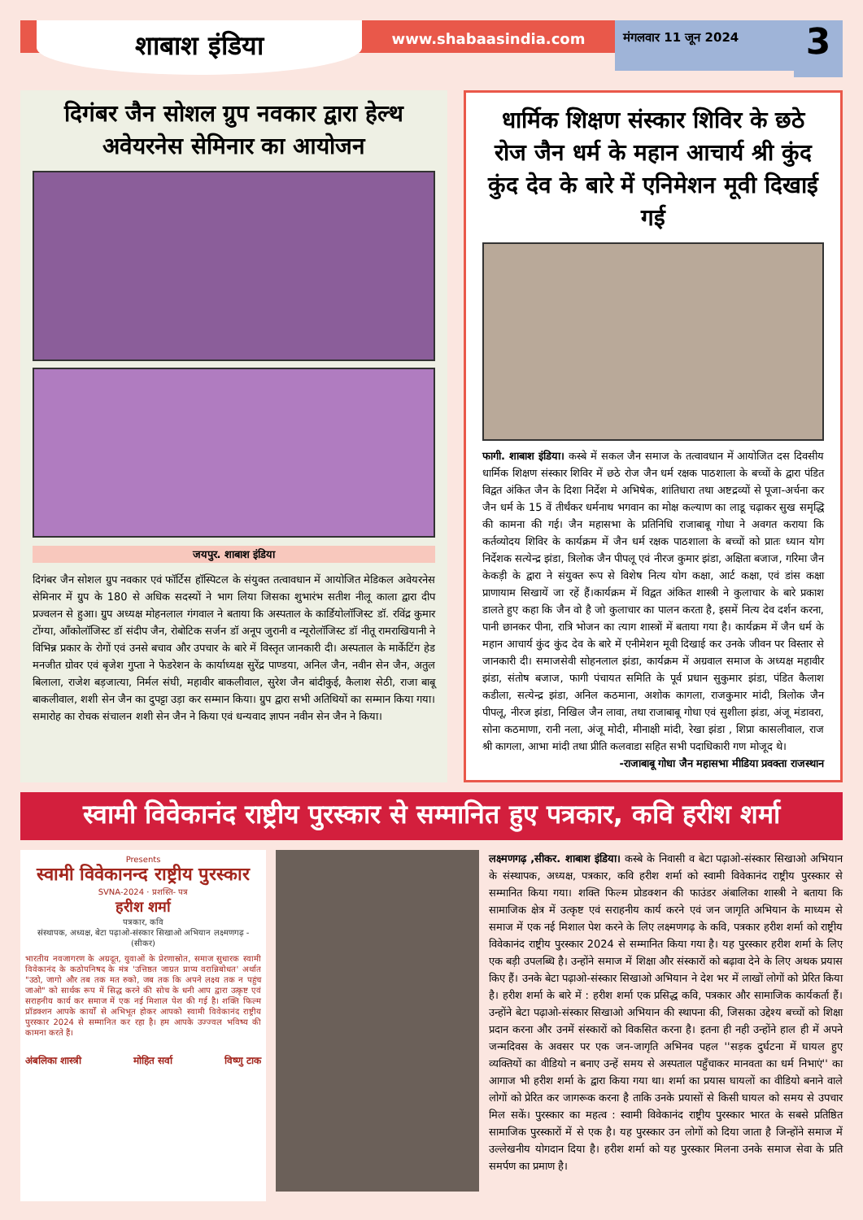शाबाश इंडिया
www.shabaasindia.com
मंगलवार 11 जून 2024
3
दिगंबर जैन सोशल ग्रुप नवकार द्वारा हेल्थ अवेयरनेस सेमिनार का आयोजन
जयपुर. शाबाश इंडिया
दिगंबर जैन सोशल ग्रुप नवकार एवं फॉर्टिस हॉस्पिटल के संयुक्त तत्वावधान में आयोजित मेडिकल अवेयरनेस सेमिनार में ग्रुप के 180 से अधिक सदस्यों ने भाग लिया जिसका शुभारंभ सतीश नीलू काला द्वारा दीप प्रज्वलन से हुआ। ग्रुप अध्यक्ष मोहनलाल गंगवाल ने बताया कि अस्पताल के कार्डियोलॉजिस्ट डॉ. रविंद्र कुमार टोंग्या, ऑंकोलॉजिस्ट डॉ संदीप जैन, रोबोटिक सर्जन डॉ अनूप जुरानी व न्यूरोलॉजिस्ट डॉ नीतू रामराखियानी ने विभिन्न प्रकार के रोगों एवं उनसे बचाव और उपचार के बारे में विस्तृत जानकारी दी। अस्पताल के मार्केटिंग हेड मनजीत ग्रोवर एवं बृजेश गुप्ता ने फेडरेशन के कार्याध्यक्ष सुरेंद्र पाण्डया, अनिल जैन, नवीन सेन जैन, अतुल बिलाला, राजेश बड़जात्या, निर्मल संघी, महावीर बाकलीवाल, सुरेश जैन बांदीकुई, कैलाश सेठी, राजा बाबू बाकलीवाल, शशी सेन जैन का दुपट्टा उड़ा कर सम्मान किया। ग्रुप द्वारा सभी अतिथियों का सम्मान किया गया। समारोह का रोचक संचालन शशी सेन जैन ने किया एवं धन्यवाद ज्ञापन नवीन सेन जैन ने किया।
धार्मिक शिक्षण संस्कार शिविर के छठे रोज जैन धर्म के महान आचार्य श्री कुंद कुंद देव के बारे में एनिमेशन मूवी दिखाई गई
फागी. शाबाश इंडिया। कस्बे में सकल जैन समाज के तत्वावधान में आयोजित दस दिवसीय धार्मिक शिक्षण संस्कार शिविर में छठे रोज जैन धर्म रक्षक पाठशाला के बच्चों के द्वारा पंडित विद्वत अंकित जैन के दिशा निर्देश मे अभिषेक, शांतिधारा तथा अष्टद्रव्यों से पूजा-अर्चना कर जैन धर्म के 15 वें तीर्थंकर धर्मनाथ भगवान का मोक्ष कल्याण का लाडू चढ़ाकर सुख समृद्धि की कामना की गई। जैन महासभा के प्रतिनिधि राजाबाबू गोधा ने अवगत कराया कि कर्तव्योदय शिविर के कार्यक्रम में जैन धर्म रक्षक पाठशाला के बच्चों को प्रातः ध्यान योग निर्देशक सत्येन्द्र झंडा, त्रिलोक जैन पीपलू एवं नीरज कुमार झंडा, अक्षिता बजाज, गरिमा जैन केकड़ी के द्वारा ने संयुक्त रूप से विशेष नित्य योग कक्षा, आर्ट कक्षा, एवं डांस कक्षा प्राणायाम सिखायें जा रहें हैं।कार्यक्रम में विद्वत अंकित शास्त्री ने कुलाचार के बारे प्रकाश डालते हुए कहा कि जैन वो है जो कुलाचार का पालन करता है, इसमें नित्य देव दर्शन करना, पानी छानकर पीना, रात्रि भोजन का त्याग शास्त्रों में बताया गया है। कार्यक्रम में जैन धर्म के महान आचार्य कुंद कुंद देव के बारे में एनीमेशन मूवी दिखाई कर उनके जीवन पर विस्तार से जानकारी दी। समाजसेवी सोहनलाल झंडा, कार्यक्रम में अग्रवाल समाज के अध्यक्ष महावीर झंडा, संतोष बजाज, फागी पंचायत समिति के पूर्व प्रधान सुकुमार झंडा, पंडित कैलाश कडीला, सत्येन्द्र झंडा, अनिल कठमाना, अशोक कागला, राजकुमार मांदी, त्रिलोक जैन पीपलू, नीरज झंडा, निखिल जैन लावा, तथा राजाबाबू गोधा एवं सुशीला झंडा, अंजू मंडावरा, सोना कठमाणा, रानी नला, अंजू मोदी, मीनाक्षी मांदी, रेखा झंडा , शिप्रा कासलीवाल, राज श्री कागला, आभा मांदी तथा प्रीति कलवाडा सहित सभी पदाधिकारी गण मोजूद थे।
-राजाबाबू गोधा जैन महासभा मीडिया प्रवक्ता राजस्थान
स्वामी विवेकानंद राष्ट्रीय पुरस्कार से सम्मानित हुए पत्रकार, कवि हरीश शर्मा
Presents
स्वामी विवेकानन्द राष्ट्रीय पुरस्कार
SVNA-2024 · प्रशस्ति- पत्र
हरीश शर्मा
पत्रकार, कवि
संस्थापक, अध्यक्ष, बेटा पढ़ाओ-संस्कार सिखाओ अभियान लक्ष्मणगढ़ - (सीकर)
भारतीय नवजागरण के अग्रदूत, युवाओं के प्रेरणास्रोत, समाज सुधारक स्वामी विवेकानंद के कठोपनिषद के मंत्र 'उत्तिष्ठत जाग्रत प्राप्य वरान्निबोधत' अर्थात "उठो, जागो और तब तक मत रुको, जब तक कि अपने लक्ष्य तक न पहुंच जाओ" को सार्थक रूप में सिद्ध करने की सोच के धनी आप द्वारा उत्कृष्ट एवं सराहनीय कार्य कर समाज में एक नई मिशाल पेश की गई है। शक्ति फिल्म प्रॉडक्शन आपके कार्यों से अभिभूत होकर आपको स्वामी विवेकानंद राष्ट्रीय पुरस्कार 2024 से सम्मानित कर रहा है। हम आपके उज्ज्वल भविष्य की कामना करते हैं।
अंबलिका शास्त्री मोहित सर्वा विष्णु टाक
लक्ष्मणगढ़ ,सीकर. शाबाश इंडिया। कस्बे के निवासी व बेटा पढ़ाओ-संस्कार सिखाओ अभियान के संस्थापक, अध्यक्ष, पत्रकार, कवि हरीश शर्मा को स्वामी विवेकानंद राष्ट्रीय पुरस्कार से सम्मानित किया गया। शक्ति फिल्म प्रोडक्शन की फाउंडर अंबालिका शास्त्री ने बताया कि सामाजिक क्षेत्र में उत्कृष्ट एवं सराहनीय कार्य करने एवं जन जागृति अभियान के माध्यम से समाज में एक नई मिशाल पेश करने के लिए लक्ष्मणगढ़ के कवि, पत्रकार हरीश शर्मा को राष्ट्रीय विवेकानंद राष्ट्रीय पुरस्कार 2024 से सम्मानित किया गया है। यह पुरस्कार हरीश शर्मा के लिए एक बड़ी उपलब्धि है। उन्होंने समाज में शिक्षा और संस्कारों को बढ़ावा देने के लिए अथक प्रयास किए हैं। उनके बेटा पढ़ाओ-संस्कार सिखाओ अभियान ने देश भर में लाखों लोगों को प्रेरित किया है। हरीश शर्मा के बारे में : हरीश शर्मा एक प्रसिद्ध कवि, पत्रकार और सामाजिक कार्यकर्ता हैं। उन्होंने बेटा पढ़ाओ-संस्कार सिखाओ अभियान की स्थापना की, जिसका उद्देश्य बच्चों को शिक्षा प्रदान करना और उनमें संस्कारों को विकसित करना है। इतना ही नही उन्होंने हाल ही में अपने जन्मदिवस के अवसर पर एक जन-जागृति अभिनव पहल ''सड़क दुर्घटना में घायल हुए व्यक्तियों का वीडियो न बनाए उन्हें समय से अस्पताल पहुँचाकर मानवता का धर्म निभाएं'' का आगाज भी हरीश शर्मा के द्वारा किया गया था। शर्मा का प्रयास घायलों का वीडियो बनाने वाले लोगों को प्रेरित कर जागरूक करना है ताकि उनके प्रयासों से किसी घायल को समय से उपचार मिल सकें। पुरस्कार का महत्व : स्वामी विवेकानंद राष्ट्रीय पुरस्कार भारत के सबसे प्रतिष्ठित सामाजिक पुरस्कारों में से एक है। यह पुरस्कार उन लोगों को दिया जाता है जिन्होंने समाज में उल्लेखनीय योगदान दिया है। हरीश शर्मा को यह पुरस्कार मिलना उनके समाज सेवा के प्रति समर्पण का प्रमाण है।